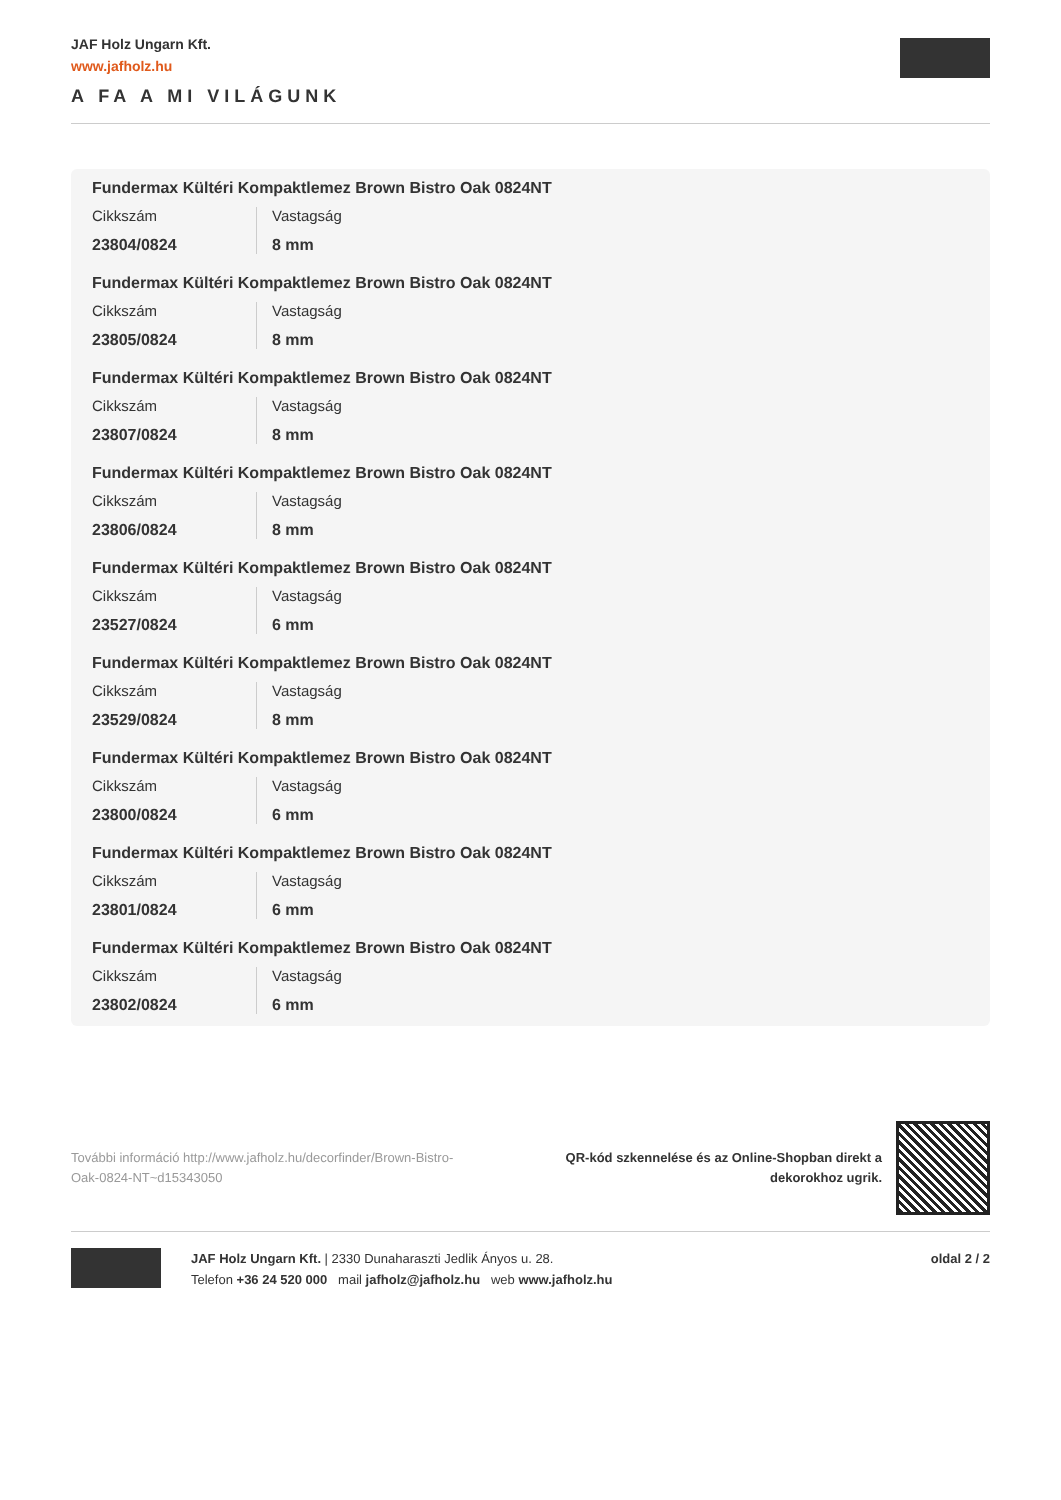JAF Holz Ungarn Kft.
www.jafholz.hu
A FA A MI VILÁGUNK
Fundermax Kültéri Kompaktlemez Brown Bistro Oak 0824NT
Cikkszám
23804/0824
Vastagság
8 mm
Fundermax Kültéri Kompaktlemez Brown Bistro Oak 0824NT
Cikkszám
23805/0824
Vastagság
8 mm
Fundermax Kültéri Kompaktlemez Brown Bistro Oak 0824NT
Cikkszám
23807/0824
Vastagság
8 mm
Fundermax Kültéri Kompaktlemez Brown Bistro Oak 0824NT
Cikkszám
23806/0824
Vastagság
8 mm
Fundermax Kültéri Kompaktlemez Brown Bistro Oak 0824NT
Cikkszám
23527/0824
Vastagság
6 mm
Fundermax Kültéri Kompaktlemez Brown Bistro Oak 0824NT
Cikkszám
23529/0824
Vastagság
8 mm
Fundermax Kültéri Kompaktlemez Brown Bistro Oak 0824NT
Cikkszám
23800/0824
Vastagság
6 mm
Fundermax Kültéri Kompaktlemez Brown Bistro Oak 0824NT
Cikkszám
23801/0824
Vastagság
6 mm
Fundermax Kültéri Kompaktlemez Brown Bistro Oak 0824NT
Cikkszám
23802/0824
Vastagság
6 mm
További információ http://www.jafholz.hu/decorfinder/Brown-Bistro-Oak-0824-NT~d15343050
QR-kód szkennelése és az Online-Shopban direkt a
dekorokhoz ugrik.
JAF Holz Ungarn Kft. | 2330 Dunaharaszti Jedlik Ányos u. 28.
Telefon +36 24 520 000 mail jafholz@jafholz.hu web www.jafholz.hu
oldal 2 / 2